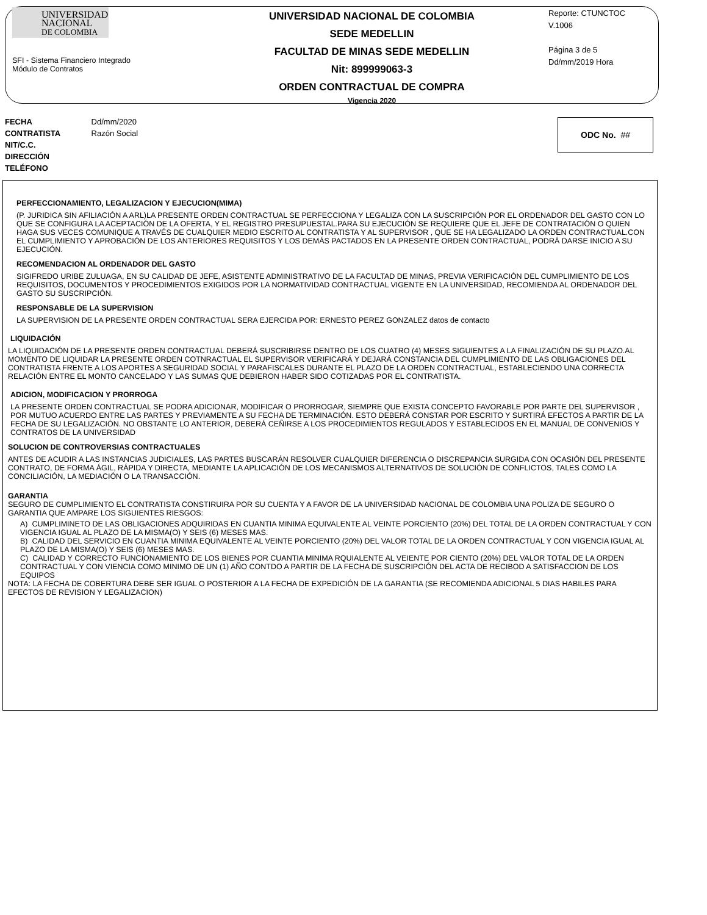UNIVERSIDAD
NACIONAL
DE COLOMBIA
SFI - Sistema Financiero Integrado
Módulo de Contratos
UNIVERSIDAD NACIONAL DE COLOMBIA
SEDE MEDELLIN
FACULTAD DE MINAS SEDE MEDELLIN
Nit: 899999063-3
ORDEN CONTRACTUAL DE COMPRA
Vigencia 2020
Reporte: CTUNCTOC
V.1006
Página 3 de 5
Dd/mm/2019 Hora
FECHA Dd/mm/2020
CONTRATISTA Razón Social
NIT/C.C.
DIRECCIÓN
TELÉFONO
ODC No. ##
PERFECCIONAMIENTO, LEGALIZACION Y EJECUCION(MIMA)
(P. JURIDICA SIN AFILIACIÓN A ARL)LA PRESENTE ORDEN CONTRACTUAL SE PERFECCIONA Y LEGALIZA CON LA SUSCRIPCIÓN POR EL ORDENADOR DEL GASTO CON LO QUE SE CONFIGURA LA ACEPTACIÓN DE LA OFERTA, Y EL REGISTRO PRESUPUESTAL.PARA SU EJECUCIÓN SE REQUIERE QUE EL JEFE DE CONTRATACIÓN O QUIEN HAGA SUS VECES COMUNIQUE A TRAVÉS DE CUALQUIER MEDIO ESCRITO AL CONTRATISTA Y AL SUPERVISOR , QUE SE HA LEGALIZADO LA ORDEN CONTRACTUAL.CON EL CUMPLIMIENTO Y APROBACIÓN DE LOS ANTERIORES REQUISITOS Y LOS DEMÁS PACTADOS EN LA PRESENTE ORDEN CONTRACTUAL, PODRÁ DARSE INICIO A SU EJECUCIÓN.
RECOMENDACION AL ORDENADOR DEL GASTO
SIGIFREDO URIBE ZULUAGA, EN SU CALIDAD DE JEFE, ASISTENTE ADMINISTRATIVO DE LA FACULTAD DE MINAS, PREVIA VERIFICACIÓN DEL CUMPLIMIENTO DE LOS REQUISITOS, DOCUMENTOS Y PROCEDIMIENTOS EXIGIDOS POR LA NORMATIVIDAD CONTRACTUAL VIGENTE EN LA UNIVERSIDAD, RECOMIENDA AL ORDENADOR DEL GASTO SU SUSCRIPCIÓN.
RESPONSABLE DE LA SUPERVISION
LA SUPERVISION DE LA PRESENTE ORDEN CONTRACTUAL SERA EJERCIDA POR: ERNESTO PEREZ GONZALEZ datos de contacto
LIQUIDACIÓN
LA LIQUIDACIÓN DE LA PRESENTE ORDEN CONTRACTUAL DEBERÁ SUSCRIBIRSE DENTRO DE LOS CUATRO (4) MESES SIGUIENTES A LA FINALIZACIÓN DE SU PLAZO.AL MOMENTO DE LIQUIDAR LA PRESENTE ORDEN COTNRACTUAL EL SUPERVISOR VERIFICARÁ Y DEJARÁ CONSTANCIA DEL CUMPLIMIENTO DE LAS OBLIGACIONES DEL CONTRATISTA FRENTE A LOS APORTES A SEGURIDAD SOCIAL Y PARAFISCALES DURANTE EL PLAZO DE LA ORDEN CONTRACTUAL, ESTABLECIENDO UNA CORRECTA RELACIÓN ENTRE EL MONTO CANCELADO Y LAS SUMAS QUE DEBIERON HABER SIDO COTIZADAS POR EL CONTRATISTA.
ADICION, MODIFICACION Y PRORROGA
LA PRESENTE ORDEN CONTRACTUAL SE PODRA ADICIONAR, MODIFICAR O PRORROGAR, SIEMPRE QUE EXISTA CONCEPTO FAVORABLE POR PARTE DEL SUPERVISOR , POR MUTUO ACUERDO ENTRE LAS PARTES Y PREVIAMENTE A SU FECHA DE TERMINACIÓN. ESTO DEBERÁ CONSTAR POR ESCRITO Y SURTIRÁ EFECTOS A PARTIR DE LA FECHA DE SU LEGALIZACIÓN. NO OBSTANTE LO ANTERIOR, DEBERÁ CEÑIRSE A LOS PROCEDIMIENTOS REGULADOS Y ESTABLECIDOS EN EL MANUAL DE CONVENIOS Y CONTRATOS DE LA UNIVERSIDAD
SOLUCION DE CONTROVERSIAS CONTRACTUALES
ANTES DE ACUDIR A LAS INSTANCIAS JUDICIALES, LAS PARTES BUSCARÁN RESOLVER CUALQUIER DIFERENCIA O DISCREPANCIA SURGIDA CON OCASIÓN DEL PRESENTE CONTRATO, DE FORMA ÁGIL, RÁPIDA Y DIRECTA, MEDIANTE LA APLICACIÓN DE LOS MECANISMOS ALTERNATIVOS DE SOLUCIÓN DE CONFLICTOS, TALES COMO LA CONCILIACIÓN, LA MEDIACIÓN O LA TRANSACCIÓN.
GARANTIA
SEGURO DE CUMPLIMIENTO EL CONTRATISTA CONSTIRUIRA POR SU CUENTA Y A FAVOR DE LA UNIVERSIDAD NACIONAL DE COLOMBIA UNA POLIZA DE SEGURO O GARANTIA QUE AMPARE LOS SIGUIENTES RIESGOS:
A) CUMPLIMINETO DE LAS OBLIGACIONES ADQUIRIDAS EN CUANTIA MINIMA EQUIVALENTE AL VEINTE PORCIENTO (20%) DEL TOTAL DE LA ORDEN CONTRACTUAL Y CON VIGENCIA IGUAL AL PLAZO DE LA MISMA(O) Y SEIS (6) MESES MAS.
B) CALIDAD DEL SERVICIO EN CUANTIA MINIMA EQUIVALENTE AL VEINTE PORCIENTO (20%) DEL VALOR TOTAL DE LA ORDEN CONTRACTUAL Y CON VIGENCIA IGUAL AL PLAZO DE LA MISMA(O) Y SEIS (6) MESES MAS.
C) CALIDAD Y CORRECTO FUNCIONAMIENTO DE LOS BIENES POR CUANTIA MINIMA RQUIALENTE AL VEIENTE POR CIENTO (20%) DEL VALOR TOTAL DE LA ORDEN CONTRACTUAL Y CON VIENCIA COMO MINIMO DE UN (1) AÑO CONTDO A PARTIR DE LA FECHA DE SUSCRIPCIÓN DEL ACTA DE RECIBOD A SATISFACCION DE LOS EQUIPOS
NOTA: LA FECHA DE COBERTURA DEBE SER IGUAL O POSTERIOR A LA FECHA DE EXPEDICIÓN DE LA GARANTIA (SE RECOMIENDA ADICIONAL 5 DIAS HABILES PARA EFECTOS DE REVISION Y LEGALIZACION)